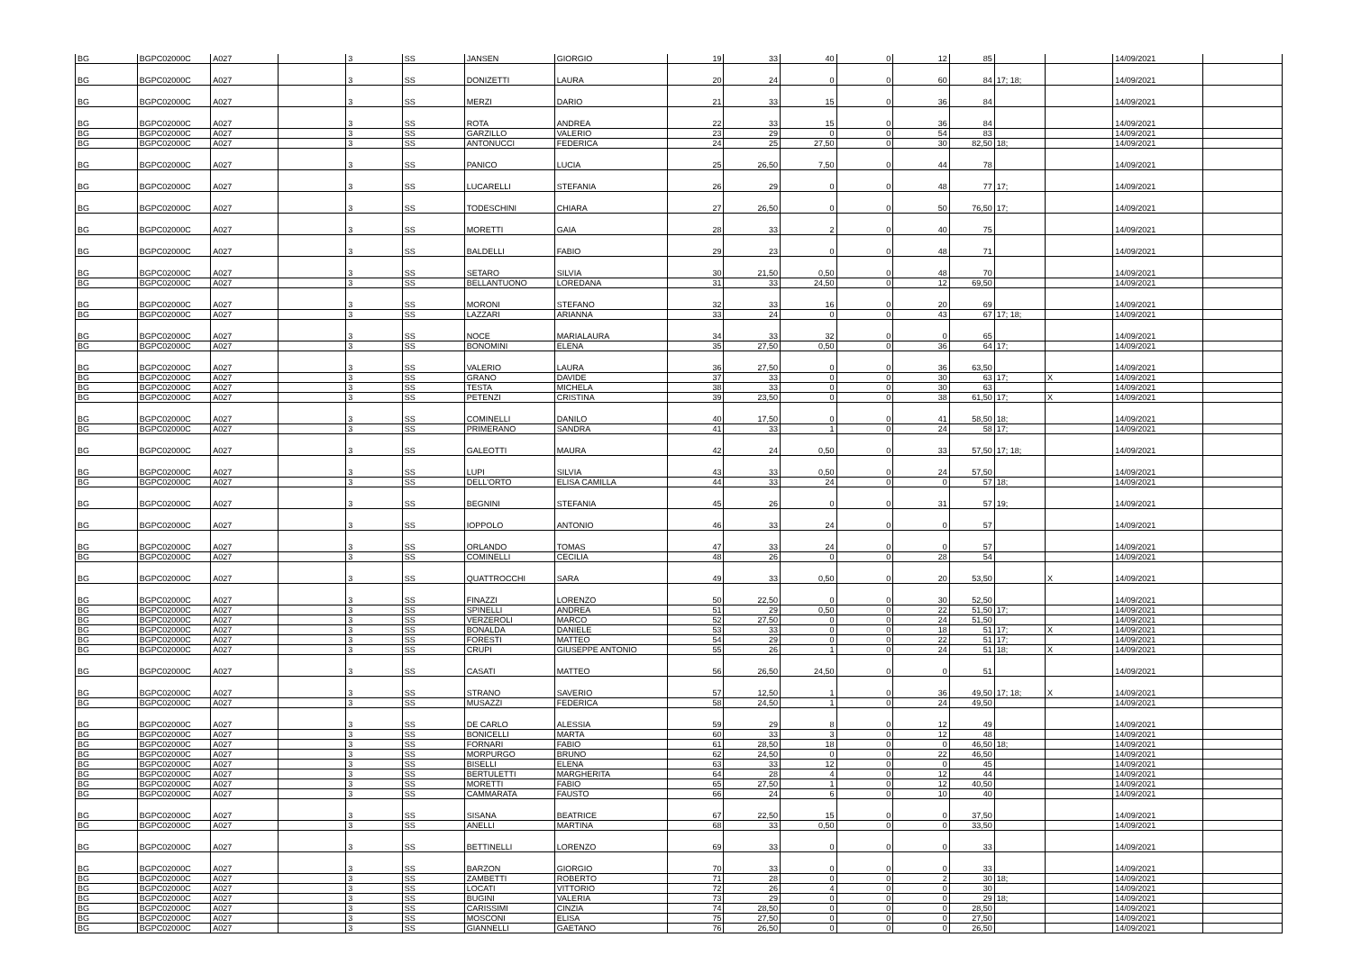| BG | BGPC02000C | A027 | | 3 | SS | JANSEN | GIORGIO | 19 | 33 | 40 | 0 | 12 | 85 | | | 14/09/2021 | |
| BG | BGPC02000C | A027 | | 3 | SS | DONIZETTI | LAURA | 20 | 24 | 0 | 0 | 60 | 84 | 17; 18; | | 14/09/2021 | |
| BG | BGPC02000C | A027 | | 3 | SS | MERZI | DARIO | 21 | 33 | 15 | 0 | 36 | 84 | | | 14/09/2021 | |
| BG | BGPC02000C | A027 | | 3 | SS | ROTA | ANDREA | 22 | 33 | 15 | 0 | 36 | 84 | | | 14/09/2021 | |
| BG | BGPC02000C | A027 | | 3 | SS | GARZILLO | VALERIO | 23 | 29 | 0 | 0 | 54 | 83 | | | 14/09/2021 | |
| BG | BGPC02000C | A027 | | 3 | SS | ANTONUCCI | FEDERICA | 24 | 25 | 27,50 | 0 | 30 | 82,50 | 18; | | 14/09/2021 | |
| BG | BGPC02000C | A027 | | 3 | SS | PANICO | LUCIA | 25 | 26,50 | 7,50 | 0 | 44 | 78 | | | 14/09/2021 | |
| BG | BGPC02000C | A027 | | 3 | SS | LUCARELLI | STEFANIA | 26 | 29 | 0 | 0 | 48 | 77 | 17; | | 14/09/2021 | |
| BG | BGPC02000C | A027 | | 3 | SS | TODESCHINI | CHIARA | 27 | 26,50 | 0 | 0 | 50 | 76,50 | 17; | | 14/09/2021 | |
| BG | BGPC02000C | A027 | | 3 | SS | MORETTI | GAIA | 28 | 33 | 2 | 0 | 40 | 75 | | | 14/09/2021 | |
| BG | BGPC02000C | A027 | | 3 | SS | BALDELLI | FABIO | 29 | 23 | 0 | 0 | 48 | 71 | | | 14/09/2021 | |
| BG | BGPC02000C | A027 | | 3 | SS | SETARO | SILVIA | 30 | 21,50 | 0,50 | 0 | 48 | 70 | | | 14/09/2021 | |
| BG | BGPC02000C | A027 | | 3 | SS | BELLANTUONO | LOREDANA | 31 | 33 | 24,50 | 0 | 12 | 69,50 | | | 14/09/2021 | |
| BG | BGPC02000C | A027 | | 3 | SS | MORONI | STEFANO | 32 | 33 | 16 | 0 | 20 | 69 | | | 14/09/2021 | |
| BG | BGPC02000C | A027 | | 3 | SS | LAZZARI | ARIANNA | 33 | 24 | 0 | 0 | 43 | 67 | 17; 18; | | 14/09/2021 | |
| BG | BGPC02000C | A027 | | 3 | SS | NOCE | MARIALAURA | 34 | 33 | 32 | 0 | 0 | 65 | | | 14/09/2021 | |
| BG | BGPC02000C | A027 | | 3 | SS | BONOMINI | ELENA | 35 | 27,50 | 0,50 | 0 | 36 | 64 | 17; | | 14/09/2021 | |
| BG | BGPC02000C | A027 | | 3 | SS | VALERIO | LAURA | 36 | 27,50 | 0 | 0 | 36 | 63,50 | | | 14/09/2021 | |
| BG | BGPC02000C | A027 | | 3 | SS | GRANO | DAVIDE | 37 | 33 | 0 | 0 | 30 | 63 | 17; | X | 14/09/2021 | |
| BG | BGPC02000C | A027 | | 3 | SS | TESTA | MICHELA | 38 | 33 | 0 | 0 | 30 | 63 | | | 14/09/2021 | |
| BG | BGPC02000C | A027 | | 3 | SS | PETENZI | CRISTINA | 39 | 23,50 | 0 | 0 | 38 | 61,50 | 17; | X | 14/09/2021 | |
| BG | BGPC02000C | A027 | | 3 | SS | COMINELLI | DANILO | 40 | 17,50 | 0 | 0 | 41 | 58,50 | 18; | | 14/09/2021 | |
| BG | BGPC02000C | A027 | | 3 | SS | PRIMERANO | SANDRA | 41 | 33 | 1 | 0 | 24 | 58 | 17; | | 14/09/2021 | |
| BG | BGPC02000C | A027 | | 3 | SS | GALEOTTI | MAURA | 42 | 24 | 0,50 | 0 | 33 | 57,50 | 17; 18; | | 14/09/2021 | |
| BG | BGPC02000C | A027 | | 3 | SS | LUPI | SILVIA | 43 | 33 | 0,50 | 0 | 24 | 57,50 | | | 14/09/2021 | |
| BG | BGPC02000C | A027 | | 3 | SS | DELL'ORTO | ELISA CAMILLA | 44 | 33 | 24 | 0 | 0 | 57 | 18; | | 14/09/2021 | |
| BG | BGPC02000C | A027 | | 3 | SS | BEGNINI | STEFANIA | 45 | 26 | 0 | 0 | 31 | 57 | 19; | | 14/09/2021 | |
| BG | BGPC02000C | A027 | | 3 | SS | IOPPOLO | ANTONIO | 46 | 33 | 24 | 0 | 0 | 57 | | | 14/09/2021 | |
| BG | BGPC02000C | A027 | | 3 | SS | ORLANDO | TOMAS | 47 | 33 | 24 | 0 | 0 | 57 | | | 14/09/2021 | |
| BG | BGPC02000C | A027 | | 3 | SS | COMINELLI | CECILIA | 48 | 26 | 0 | 0 | 28 | 54 | | | 14/09/2021 | |
| BG | BGPC02000C | A027 | | 3 | SS | QUATTROCCHI | SARA | 49 | 33 | 0,50 | 0 | 20 | 53,50 | | X | 14/09/2021 | |
| BG | BGPC02000C | A027 | | 3 | SS | FINAZZI | LORENZO | 50 | 22,50 | 0 | 0 | 30 | 52,50 | | | 14/09/2021 | |
| BG | BGPC02000C | A027 | | 3 | SS | SPINELLI | ANDREA | 51 | 29 | 0,50 | 0 | 22 | 51,50 | 17; | | 14/09/2021 | |
| BG | BGPC02000C | A027 | | 3 | SS | VERZEROLI | MARCO | 52 | 27,50 | 0 | 0 | 24 | 51,50 | | | 14/09/2021 | |
| BG | BGPC02000C | A027 | | 3 | SS | BONALDA | DANIELE | 53 | 33 | 0 | 0 | 18 | 51 | 17; | X | 14/09/2021 | |
| BG | BGPC02000C | A027 | | 3 | SS | FORESTI | MATTEO | 54 | 29 | 0 | 0 | 22 | 51 | 17; | | 14/09/2021 | |
| BG | BGPC02000C | A027 | | 3 | SS | CRUPI | GIUSEPPE ANTONIO | 55 | 26 | 1 | 0 | 24 | 51 | 18; | X | 14/09/2021 | |
| BG | BGPC02000C | A027 | | 3 | SS | CASATI | MATTEO | 56 | 26,50 | 24,50 | 0 | 0 | 51 | | | 14/09/2021 | |
| BG | BGPC02000C | A027 | | 3 | SS | STRANO | SAVERIO | 57 | 12,50 | 1 | 0 | 36 | 49,50 | 17; 18; | X | 14/09/2021 | |
| BG | BGPC02000C | A027 | | 3 | SS | MUSAZZI | FEDERICA | 58 | 24,50 | 1 | 0 | 24 | 49,50 | | | 14/09/2021 | |
| BG | BGPC02000C | A027 | | 3 | SS | DE CARLO | ALESSIA | 59 | 29 | 8 | 0 | 12 | 49 | | | 14/09/2021 | |
| BG | BGPC02000C | A027 | | 3 | SS | BONICELLI | MARTA | 60 | 33 | 3 | 0 | 12 | 48 | | | 14/09/2021 | |
| BG | BGPC02000C | A027 | | 3 | SS | FORNARI | FABIO | 61 | 28,50 | 18 | 0 | 0 | 46,50 | 18; | | 14/09/2021 | |
| BG | BGPC02000C | A027 | | 3 | SS | MORPURGO | BRUNO | 62 | 24,50 | 0 | 0 | 22 | 46,50 | | | 14/09/2021 | |
| BG | BGPC02000C | A027 | | 3 | SS | BISELLI | ELENA | 63 | 33 | 12 | 0 | 0 | 45 | | | 14/09/2021 | |
| BG | BGPC02000C | A027 | | 3 | SS | BERTULETTI | MARGHERITA | 64 | 28 | 4 | 0 | 12 | 44 | | | 14/09/2021 | |
| BG | BGPC02000C | A027 | | 3 | SS | MORETTI | FABIO | 65 | 27,50 | 1 | 0 | 12 | 40,50 | | | 14/09/2021 | |
| BG | BGPC02000C | A027 | | 3 | SS | CAMMARATA | FAUSTO | 66 | 24 | 6 | 0 | 10 | 40 | | | 14/09/2021 | |
| BG | BGPC02000C | A027 | | 3 | SS | SISANA | BEATRICE | 67 | 22,50 | 15 | 0 | 0 | 37,50 | | | 14/09/2021 | |
| BG | BGPC02000C | A027 | | 3 | SS | ANELLI | MARTINA | 68 | 33 | 0,50 | 0 | 0 | 33,50 | | | 14/09/2021 | |
| BG | BGPC02000C | A027 | | 3 | SS | BETTINELLI | LORENZO | 69 | 33 | 0 | 0 | 0 | 33 | | | 14/09/2021 | |
| BG | BGPC02000C | A027 | | 3 | SS | BARZON | GIORGIO | 70 | 33 | 0 | 0 | 0 | 33 | | | 14/09/2021 | |
| BG | BGPC02000C | A027 | | 3 | SS | ZAMBETTI | ROBERTO | 71 | 28 | 0 | 0 | 2 | 30 | 18; | | 14/09/2021 | |
| BG | BGPC02000C | A027 | | 3 | SS | LOCATI | VITTORIO | 72 | 26 | 4 | 0 | 0 | 30 | | | 14/09/2021 | |
| BG | BGPC02000C | A027 | | 3 | SS | BUGINI | VALERIA | 73 | 29 | 0 | 0 | 0 | 29 | 18; | | 14/09/2021 | |
| BG | BGPC02000C | A027 | | 3 | SS | CARISSIMI | CINZIA | 74 | 28,50 | 0 | 0 | 0 | 28,50 | | | 14/09/2021 | |
| BG | BGPC02000C | A027 | | 3 | SS | MOSCONI | ELISA | 75 | 27,50 | 0 | 0 | 0 | 27,50 | | | 14/09/2021 | |
| BG | BGPC02000C | A027 | | 3 | SS | GIANNELLI | GAETANO | 76 | 26,50 | 0 | 0 | 0 | 26,50 | | | 14/09/2021 | |